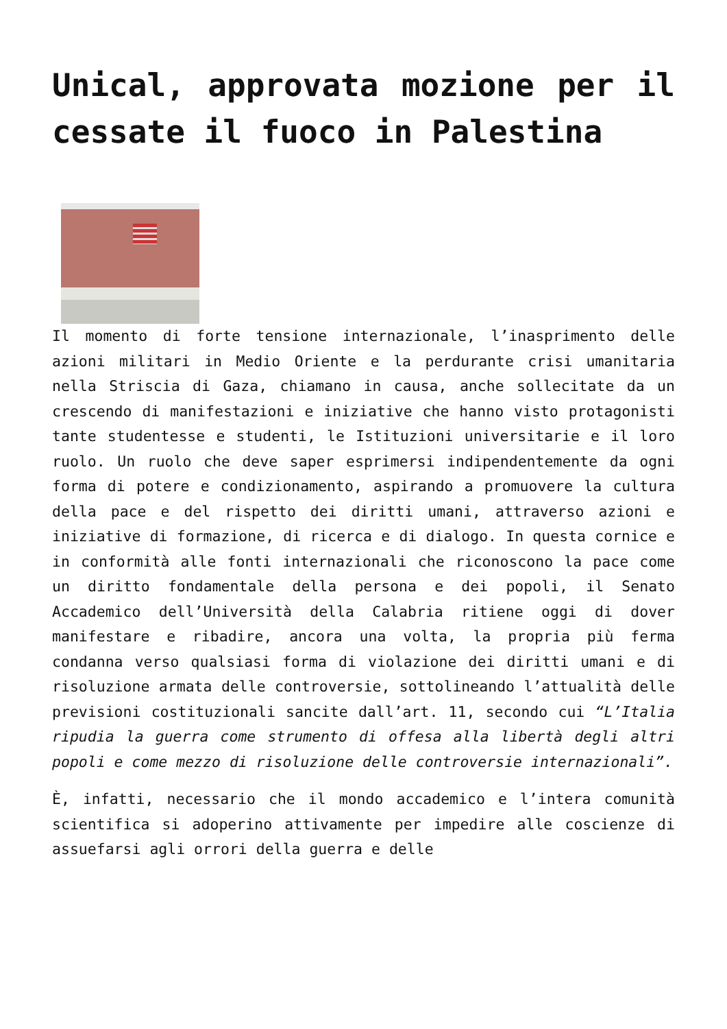Unical, approvata mozione per il cessate il fuoco in Palestina
Il momento di forte tensione internazionale, l’inasprimento delle azioni militari in Medio Oriente e la perdurante crisi umanitaria nella Striscia di Gaza, chiamano in causa, anche sollecitate da un crescendo di manifestazioni e iniziative che hanno visto protagonisti tante studentesse e studenti, le Istituzioni universitarie e il loro ruolo. Un ruolo che deve saper esprimersi indipendentemente da ogni forma di potere e condizionamento, aspirando a promuovere la cultura della pace e del rispetto dei diritti umani, attraverso azioni e iniziative di formazione, di ricerca e di dialogo. In questa cornice e in conformità alle fonti internazionali che riconoscono la pace come un diritto fondamentale della persona e dei popoli, il Senato Accademico dell’Università della Calabria ritiene oggi di dover manifestare e ribadire, ancora una volta, la propria più ferma condanna verso qualsiasi forma di violazione dei diritti umani e di risoluzione armata delle controversie, sottolineando l’attualità delle previsioni costituzionali sancite dall’art. 11, secondo cui “L’Italia ripudia la guerra come strumento di offesa alla libertà degli altri popoli e come mezzo di risoluzione delle controversie internazionali”.
È, infatti, necessario che il mondo accademico e l’intera comunità scientifica si adoperino attivamente per impedire alle coscienze di assuefarsi agli orrori della guerra e delle